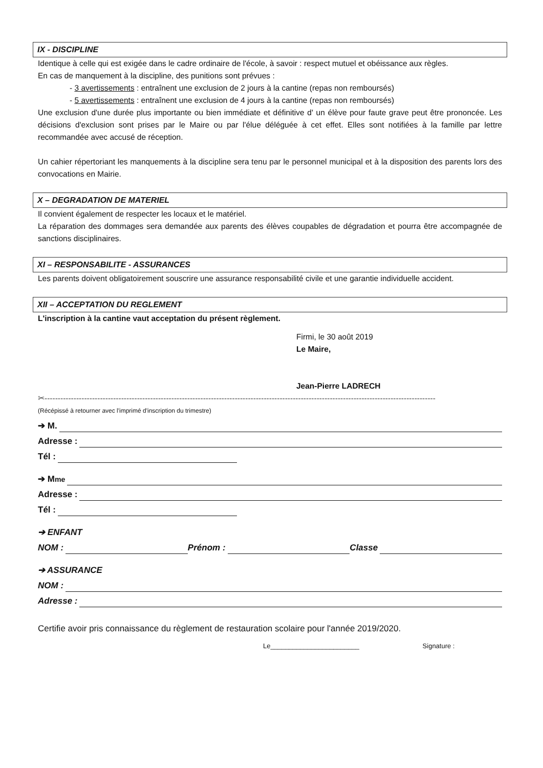IX - DISCIPLINE
Identique à celle qui est exigée dans le cadre ordinaire de l'école, à savoir : respect mutuel et obéissance aux règles.
En cas de manquement à la discipline, des punitions sont prévues :
- 3 avertissements : entraînent une exclusion de 2 jours à la cantine (repas non remboursés)
- 5 avertissements : entraînent une exclusion de 4 jours à la cantine (repas non remboursés)
Une exclusion d'une durée plus importante ou bien immédiate et définitive d' un élève pour faute grave peut être prononcée. Les décisions d'exclusion sont prises par le Maire ou par l'élue déléguée à cet effet. Elles sont notifiées à la famille par lettre recommandée avec accusé de réception.
Un cahier répertoriant les manquements à la discipline sera tenu par le personnel municipal et à la disposition des parents lors des convocations en Mairie.
X – DEGRADATION DE MATERIEL
Il convient également de respecter les locaux et le matériel.
La réparation des dommages sera demandée aux parents des élèves coupables de dégradation et pourra être accompagnée de sanctions disciplinaires.
XI – RESPONSABILITE - ASSURANCES
Les parents doivent obligatoirement souscrire une assurance responsabilité civile et une garantie individuelle accident.
XII – ACCEPTATION DU REGLEMENT
L'inscription à la cantine vaut acceptation du présent règlement.
Firmi, le 30 août 2019
Le Maire,
Jean-Pierre LADRECH
✂----------------------------------------------------------------------------------------------------------------------------------------------------
(Récépissé à retourner avec l'imprimé d'inscription du trimestre)
➔ M.
Adresse :
Tél :
➔ M<sup>me</sup>
Adresse :
Tél :
➔ ENFANT
NOM : Prénom : Classe
➔ ASSURANCE
NOM :
Adresse :
Certifie avoir pris connaissance du règlement de restauration scolaire pour l'année 2019/2020.
Le________________________ Signature :